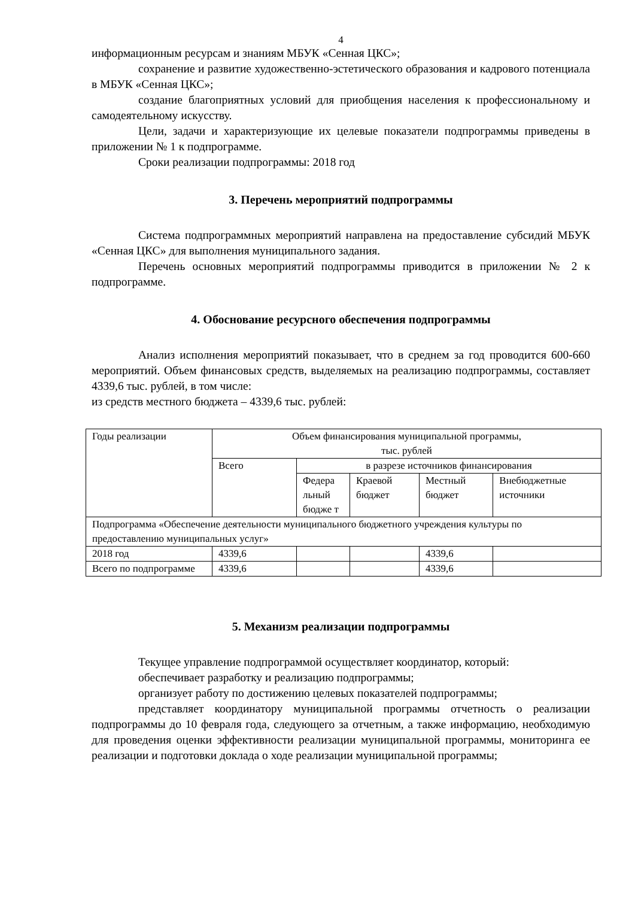4
информационным ресурсам и знаниям МБУК «Сенная ЦКС»;
сохранение и развитие художественно-эстетического образования и кадрового потенциала в МБУК «Сенная ЦКС»;
создание благоприятных условий для приобщения населения к профессиональному и самодеятельному искусству.
Цели, задачи и характеризующие их целевые показатели подпрограммы приведены в приложении № 1 к подпрограмме.
Сроки реализации подпрограммы: 2018 год
3. Перечень мероприятий подпрограммы
Система подпрограммных мероприятий направлена на предоставление субсидий МБУК «Сенная ЦКС» для выполнения муниципального задания.
Перечень основных мероприятий подпрограммы приводится в приложении № 2 к подпрограмме.
4. Обоснование ресурсного обеспечения подпрограммы
Анализ исполнения мероприятий показывает, что в среднем за год проводится 600-660 мероприятий. Объем финансовых средств, выделяемых на реализацию подпрограммы, составляет 4339,6 тыс. рублей, в том числе:
из средств местного бюджета – 4339,6 тыс. рублей:
| Годы реализации | Объем финансирования муниципальной программы, тыс. рублей | | | | |
| | Всего | в разрезе источников финансирования | | | |
| | | Федера льный бюдже т | Краевой бюджет | Местный бюджет | Внебюджетные источники |
| Подпрограмма «Обеспечение деятельности муниципального бюджетного учреждения культуры по предоставлению муниципальных услуг» | | | | | |
| 2018 год | 4339,6 | | | 4339,6 | |
| Всего по подпрограмме | 4339,6 | | | 4339,6 | |
5. Механизм реализации подпрограммы
Текущее управление подпрограммой осуществляет координатор, который:
обеспечивает разработку и реализацию подпрограммы;
организует работу по достижению целевых показателей подпрограммы;
представляет координатору муниципальной программы отчетность о реализации подпрограммы до 10 февраля года, следующего за отчетным, а также информацию, необходимую для проведения оценки эффективности реализации муниципальной программы, мониторинга ее реализации и подготовки доклада о ходе реализации муниципальной программы;